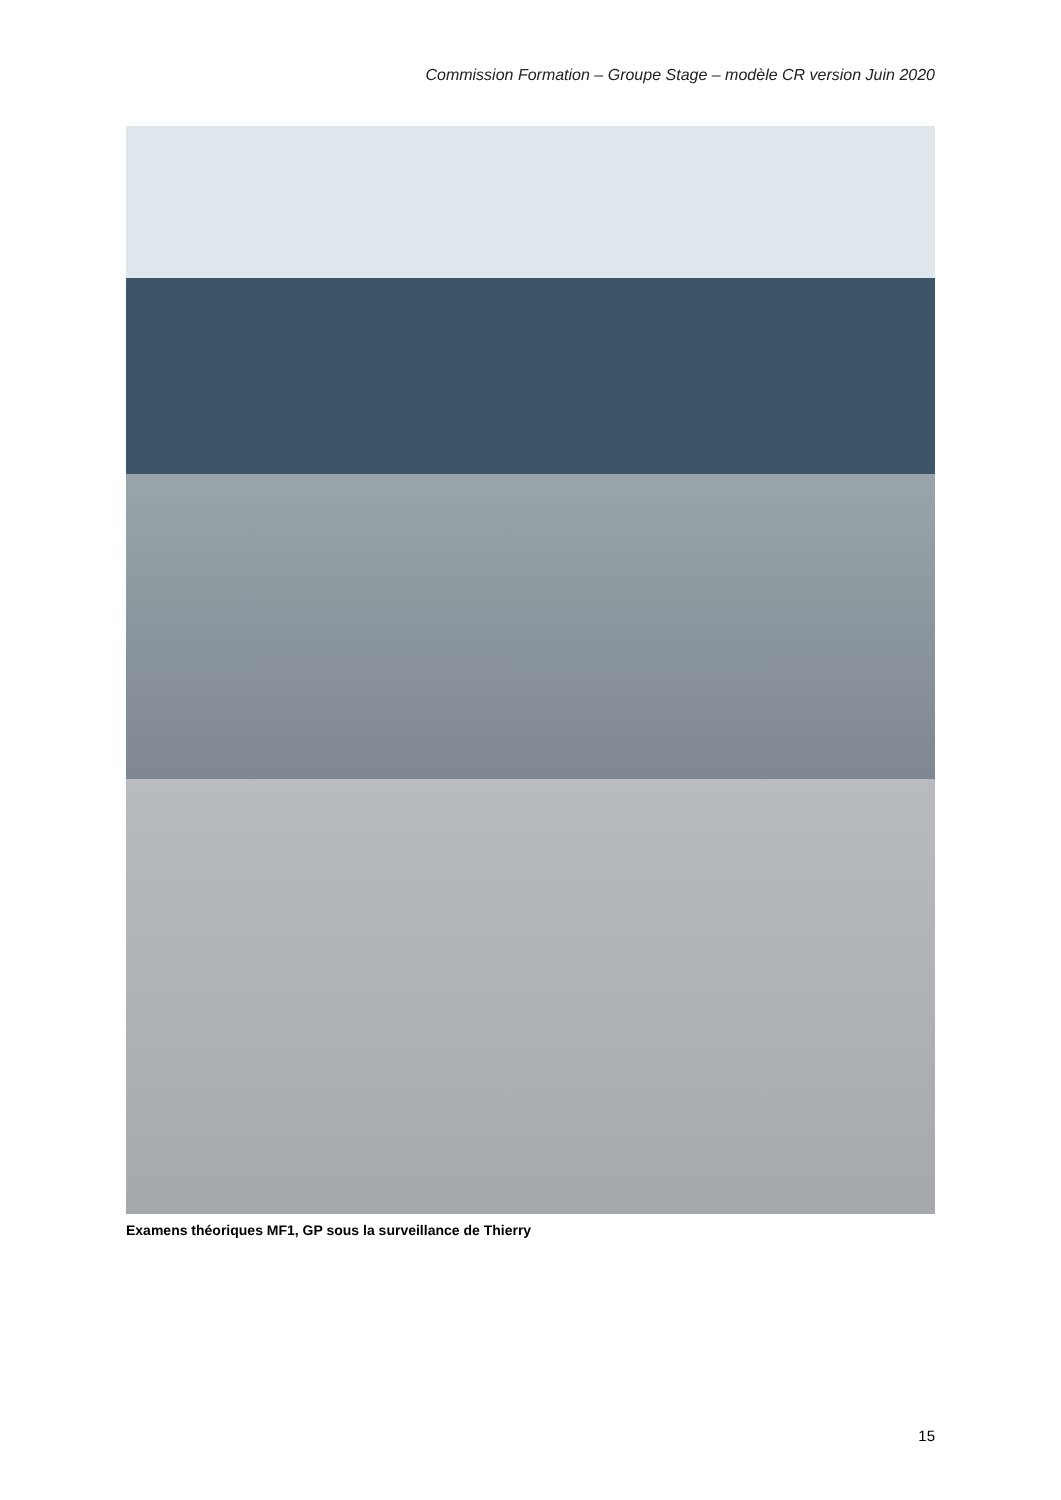Commission Formation – Groupe Stage – modèle CR version Juin 2020
Examens théoriques MF1, GP sous la surveillance de Thierry
15